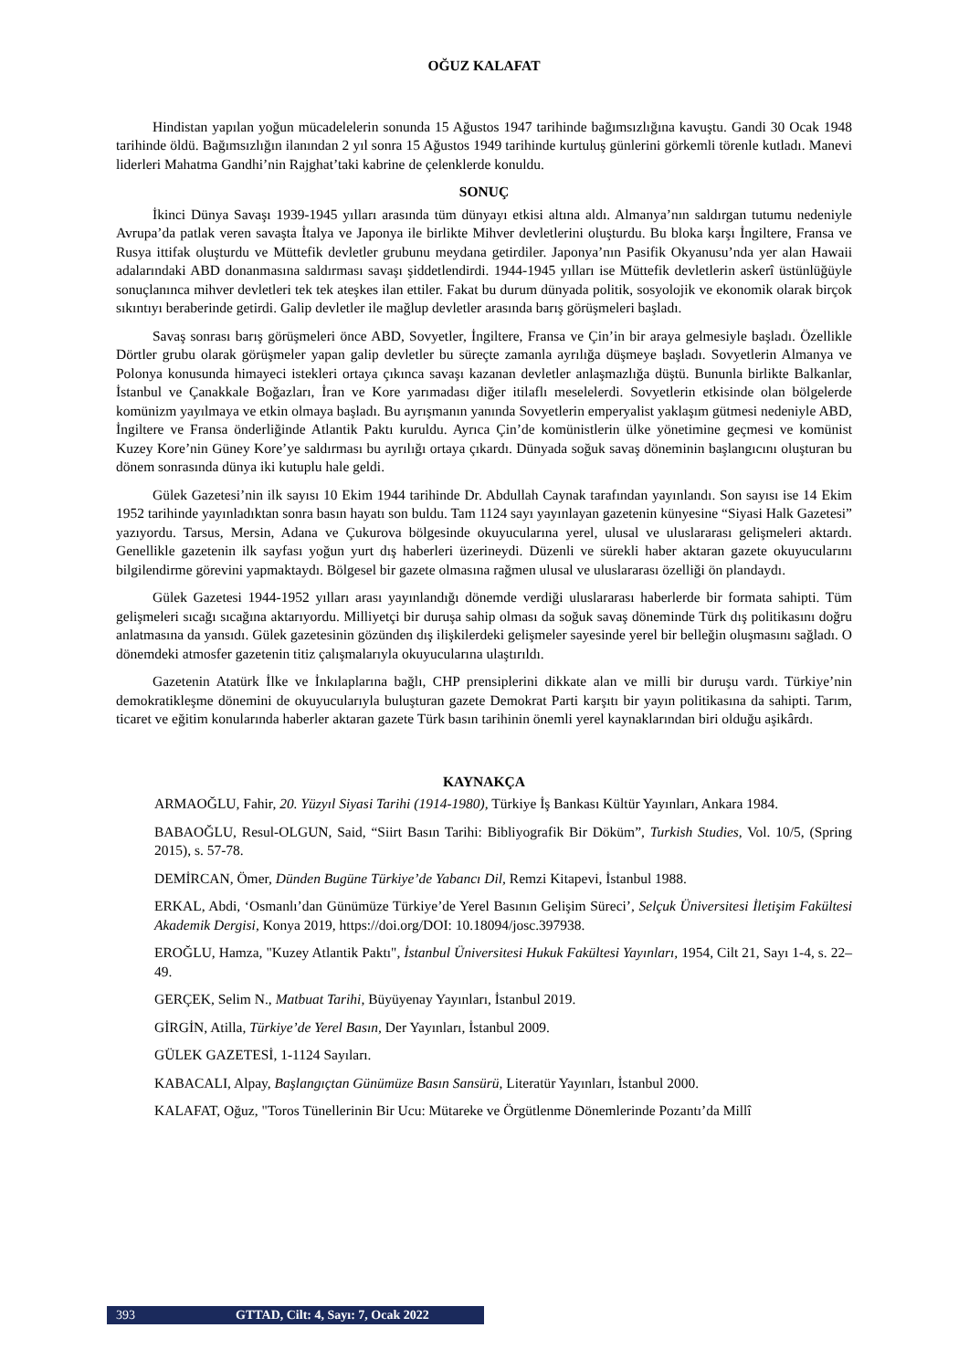OĞUZ KALAFAT
Hindistan yapılan yoğun mücadelelerin sonunda 15 Ağustos 1947 tarihinde bağımsızlığına kavuştu. Gandi 30 Ocak 1948 tarihinde öldü. Bağımsızlığın ilanından 2 yıl sonra 15 Ağustos 1949 tarihinde kurtuluş günlerini görkemli törenle kutladı. Manevi liderleri Mahatma Gandhi’nin Rajghat’taki kabrine de çelenklerde konuldu.
SONUÇ
İkinci Dünya Savaşı 1939-1945 yılları arasında tüm dünyayı etkisi altına aldı. Almanya’nın saldırgan tutumu nedeniyle Avrupa’da patlak veren savaşta İtalya ve Japonya ile birlikte Mihver devletlerini oluşturdu. Bu bloka karşı İngiltere, Fransa ve Rusya ittifak oluşturdu ve Müttefik devletler grubunu meydana getirdiler. Japonya’nın Pasifik Okyanusu’nda yer alan Hawaii adalarındaki ABD donanmasına saldırması savaşı şiddetlendirdi. 1944-1945 yılları ise Müttefik devletlerin askerî üstünlüğüyle sonuçlanınca mihver devletleri tek tek ateşkes ilan ettiler. Fakat bu durum dünyada politik, sosyolojik ve ekonomik olarak birçok sıkıntıyı beraberinde getirdi. Galip devletler ile mağlup devletler arasında barış görüşmeleri başladı.
Savaş sonrası barış görüşmeleri önce ABD, Sovyetler, İngiltere, Fransa ve Çin’in bir araya gelmesiyle başladı. Özellikle Dörtler grubu olarak görüşmeler yapan galip devletler bu süreçte zamanla ayrılığa düşmeye başladı. Sovyetlerin Almanya ve Polonya konusunda himayeci istekleri ortaya çıkınca savaşı kazanan devletler anlaşmazlığa düştü. Bununla birlikte Balkanlar, İstanbul ve Çanakkale Boğazları, İran ve Kore yarımadası diğer itilaflı meselelerdi. Sovyetlerin etkisinde olan bölgelerde komünizm yayılmaya ve etkin olmaya başladı. Bu ayrışmanın yanında Sovyetlerin emperyalist yaklaşım gütmesi nedeniyle ABD, İngiltere ve Fransa önderliğinde Atlantik Paktı kuruldu. Ayrıca Çin’de komünistlerin ülke yönetimine geçmesi ve komünist Kuzey Kore’nin Güney Kore’ye saldırması bu ayrılığı ortaya çıkardı. Dünyada soğuk savaş döneminin başlangıcını oluşturan bu dönem sonrasında dünya iki kutuplu hale geldi.
Gülek Gazetesi’nin ilk sayısı 10 Ekim 1944 tarihinde Dr. Abdullah Caynak tarafından yayınlandı. Son sayısı ise 14 Ekim 1952 tarihinde yayınladıktan sonra basın hayatı son buldu. Tam 1124 sayı yayınlayan gazetenin künyesine “Siyasi Halk Gazetesi” yazıyordu. Tarsus, Mersin, Adana ve Çukurova bölgesinde okuyucularına yerel, ulusal ve uluslararası gelişmeleri aktardı. Genellikle gazetenin ilk sayfası yoğun yurt dış haberleri üzerineydi. Düzenli ve sürekli haber aktaran gazete okuyucularını bilgilendirme görevini yapmaktaydı. Bölgesel bir gazete olmasına rağmen ulusal ve uluslararası özelliği ön plandaydı.
Gülek Gazetesi 1944-1952 yılları arası yayınlandığı dönemde verdiği uluslararası haberlerde bir formata sahipti. Tüm gelişmeleri sıcağı sıcağına aktarıyordu. Milliyetçi bir duruşa sahip olması da soğuk savaş döneminde Türk dış politikasını doğru anlatmasına da yansıdı. Gülek gazetesinin gözünden dış ilişkilerdeki gelişmeler sayesinde yerel bir belleğin oluşmasını sağladı. O dönemdeki atmosfer gazetenin titiz çalışmalarıyla okuyucularına ulaştırıldı.
Gazetenin Atatürk İlke ve İnkılaplarına bağlı, CHP prensiplerini dikkate alan ve milli bir duruşu vardı. Türkiye’nin demokratikleşme dönemini de okuyucularıyla buluşturan gazete Demokrat Parti karşıtı bir yayın politikasına da sahipti. Tarım, ticaret ve eğitim konularında haberler aktaran gazete Türk basın tarihinin önemli yerel kaynaklarından biri olduğu aşikârdı.
KAYNAKÇA
ARMAOĞLU, Fahir, 20. Yüzyıl Siyasi Tarihi (1914-1980), Türkiye İş Bankası Kültür Yayınları, Ankara 1984.
BABAOĞLU, Resul-OLGUN, Said, “Siirt Basın Tarihi: Bibliyografik Bir Döküm”, Turkish Studies, Vol. 10/5, (Spring 2015), s. 57-78.
DEMİRCAN, Ömer, Dünden Bugüne Türkiye’de Yabancı Dil, Remzi Kitapevi, İstanbul 1988.
ERKAL, Abdi, ‘Osmanlı’dan Günümüze Türkiye’de Yerel Basının Gelişim Süreci’, Selçuk Üniversitesi İletişim Fakültesi Akademik Dergisi, Konya 2019, https://doi.org/DOI: 10.18094/josc.397938.
EROĞLU, Hamza, "Kuzey Atlantik Paktı", İstanbul Üniversitesi Hukuk Fakültesi Yayınları, 1954, Cilt 21, Sayı 1-4, s. 22–49.
GERÇEK, Selim N., Matbuat Tarihi, Büyüyenay Yayınları, İstanbul 2019.
GİRGİN, Atilla, Türkiye’de Yerel Basın, Der Yayınları, İstanbul 2009.
GÜLEK GAZETESİ, 1-1124 Sayıları.
KABACALI, Alpay, Başlangıçtan Günümüze Basın Sansürü, Literatür Yayınları, İstanbul 2000.
KALAFAT, Oğuz, "Toros Tünellerinin Bir Ucu: Mütareke ve Örgütlenme Dönemlerinde Pozantı’da Millî
393 GTTAD, Cilt: 4, Sayı: 7, Ocak 2022